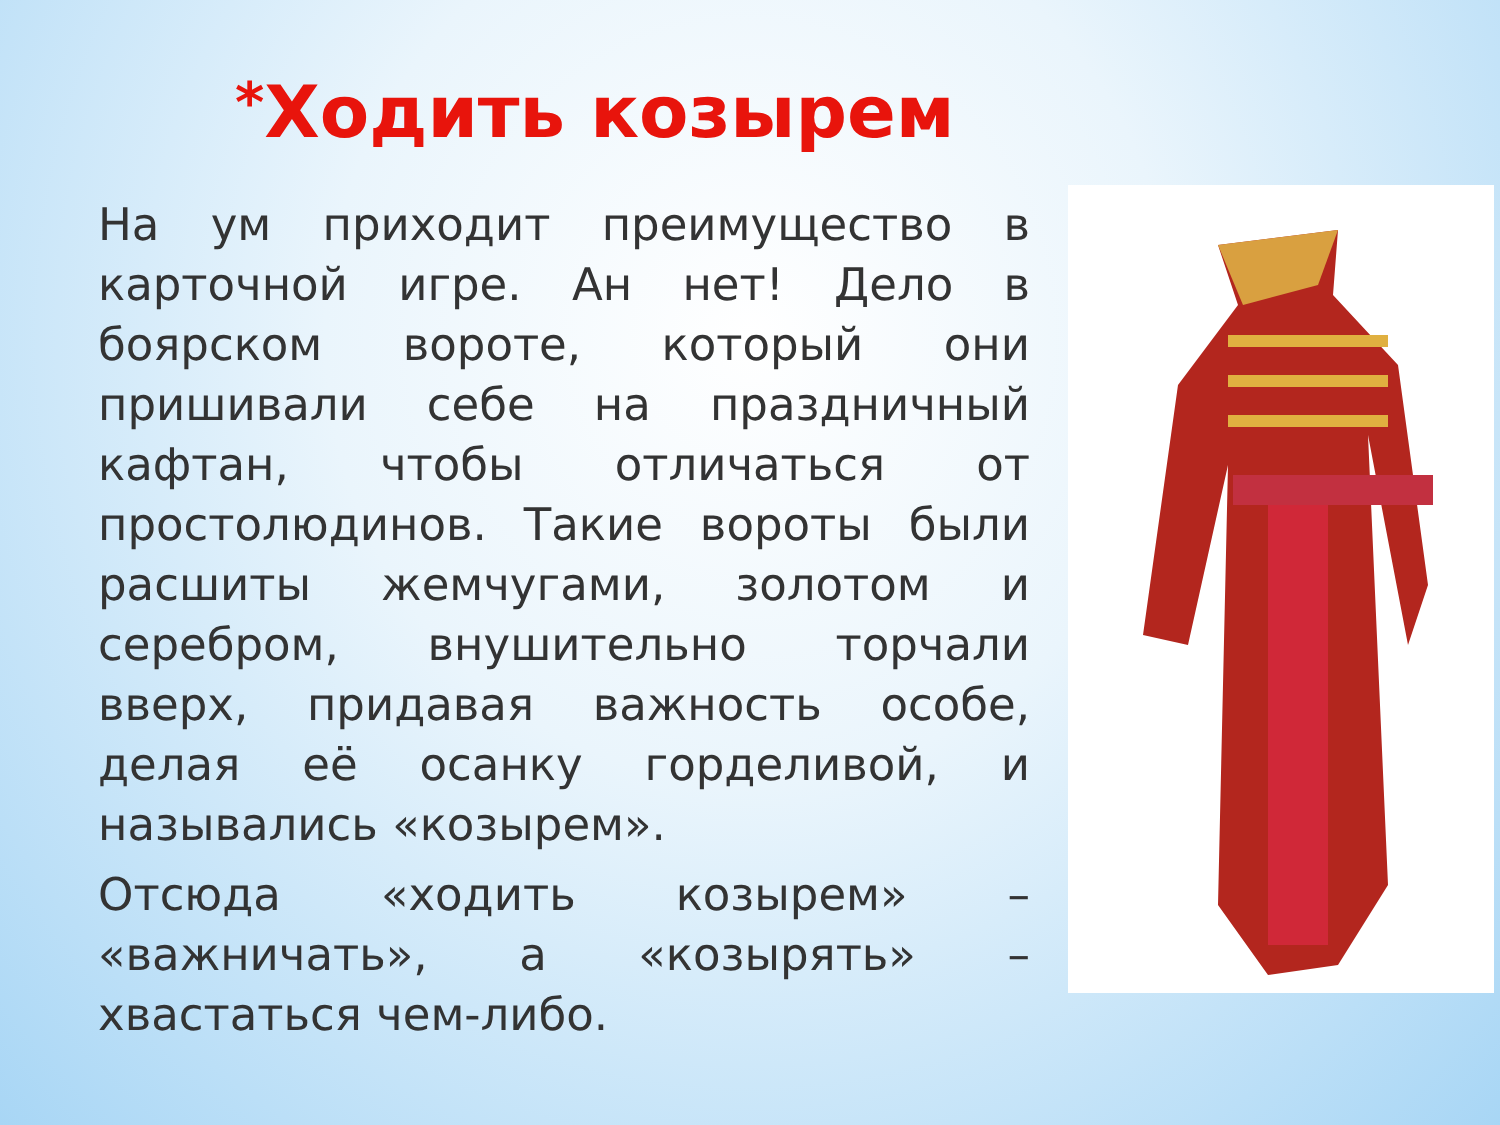*Ходить козырем
На ум приходит преимущество в карточной игре. Ан нет! Дело в боярском вороте, который они пришивали себе на праздничный кафтан, чтобы отличаться от простолюдинов. Такие вороты были расшиты жемчугами, золотом и серебром, внушительно торчали вверх, придавая важность особе, делая её осанку горделивой, и назывались «козырем».
Отсюда «ходить козырем» – «важничать», а «козырять» – хвастаться чем-либо.